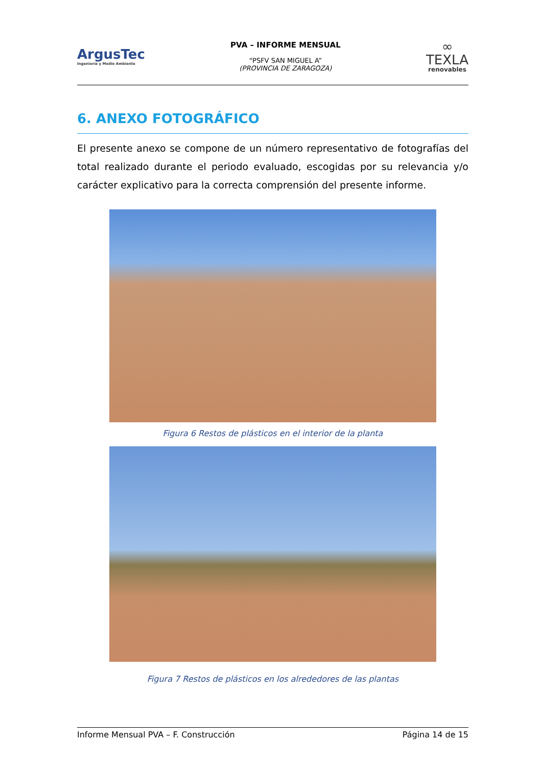ArgusTec
Ingeniería y Medio Ambiente
PVA – INFORME MENSUAL
“PSFV SAN MIGUEL A”
(PROVINCIA DE ZARAGOZA)
∞
TEXLA
renovables
6. ANEXO FOTOGRÁFICO
El presente anexo se compone de un número representativo de fotografías del total realizado durante el periodo evaluado, escogidas por su relevancia y/o carácter explicativo para la correcta comprensión del presente informe.
Figura 6 Restos de plásticos en el interior de la planta
Figura 7 Restos de plásticos en los alrededores de las plantas
Informe Mensual PVA – F. Construcción Página 14 de 15